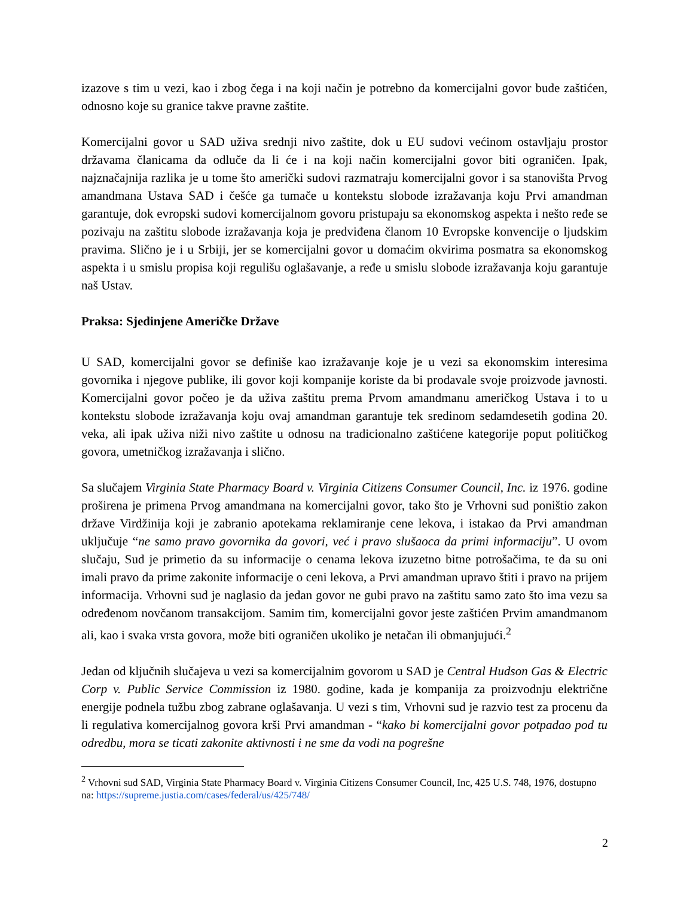izazove s tim u vezi, kao i zbog čega i na koji način je potrebno da komercijalni govor bude zaštićen, odnosno koje su granice takve pravne zaštite.
Komercijalni govor u SAD uživa srednji nivo zaštite, dok u EU sudovi većinom ostavljaju prostor državama članicama da odluče da li će i na koji način komercijalni govor biti ograničen. Ipak, najznačajnija razlika je u tome što američki sudovi razmatraju komercijalni govor i sa stanovišta Prvog amandmana Ustava SAD i češće ga tumače u kontekstu slobode izražavanja koju Prvi amandman garantuje, dok evropski sudovi komercijalnom govoru pristupaju sa ekonomskog aspekta i nešto ređe se pozivaju na zaštitu slobode izražavanja koja je predviđena članom 10 Evropske konvencije o ljudskim pravima. Slično je i u Srbiji, jer se komercijalni govor u domaćim okvirima posmatra sa ekonomskog aspekta i u smislu propisa koji regulišu oglašavanje, a ređe u smislu slobode izražavanja koju garantuje naš Ustav.
Praksa: Sjedinjene Američke Države
U SAD, komercijalni govor se definiše kao izražavanje koje je u vezi sa ekonomskim interesima govornika i njegove publike, ili govor koji kompanije koriste da bi prodavale svoje proizvode javnosti. Komercijalni govor počeo je da uživa zaštitu prema Prvom amandmanu američkog Ustava i to u kontekstu slobode izražavanja koju ovaj amandman garantuje tek sredinom sedamdesetih godina 20. veka, ali ipak uživa niži nivo zaštite u odnosu na tradicionalno zaštićene kategorije poput političkog govora, umetničkog izražavanja i slično.
Sa slučajem Virginia State Pharmacy Board v. Virginia Citizens Consumer Council, Inc. iz 1976. godine proširena je primena Prvog amandmana na komercijalni govor, tako što je Vrhovni sud poništio zakon države Virdžinija koji je zabranio apotekama reklamiranje cene lekova, i istakao da Prvi amandman uključuje “ne samo pravo govornika da govori, već i pravo slušaoca da primi informaciju”. U ovom slučaju, Sud je primetio da su informacije o cenama lekova izuzetno bitne potrošačima, te da su oni imali pravo da prime zakonite informacije o ceni lekova, a Prvi amandman upravo štiti i pravo na prijem informacija. Vrhovni sud je naglasio da jedan govor ne gubi pravo na zaštitu samo zato što ima vezu sa određenom novčanom transakcijom. Samim tim, komercijalni govor jeste zaštićen Prvim amandmanom ali, kao i svaka vrsta govora, može biti ograničen ukoliko je netačan ili obmanjujući.<sup>2</sup>
Jedan od ključnih slučajeva u vezi sa komercijalnim govorom u SAD je Central Hudson Gas & Electric Corp v. Public Service Commission iz 1980. godine, kada je kompanija za proizvodnju električne energije podnela tužbu zbog zabrane oglašavanja. U vezi s tim, Vrhovni sud je razvio test za procenu da li regulativa komercijalnog govora krši Prvi amandman - “kako bi komercijalni govor potpadao pod tu odredbu, mora se ticati zakonite aktivnosti i ne sme da vodi na pogrešne
<sup>2</sup> Vrhovni sud SAD, Virginia State Pharmacy Board v. Virginia Citizens Consumer Council, Inc, 425 U.S. 748, 1976, dostupno na: https://supreme.justia.com/cases/federal/us/425/748/
2